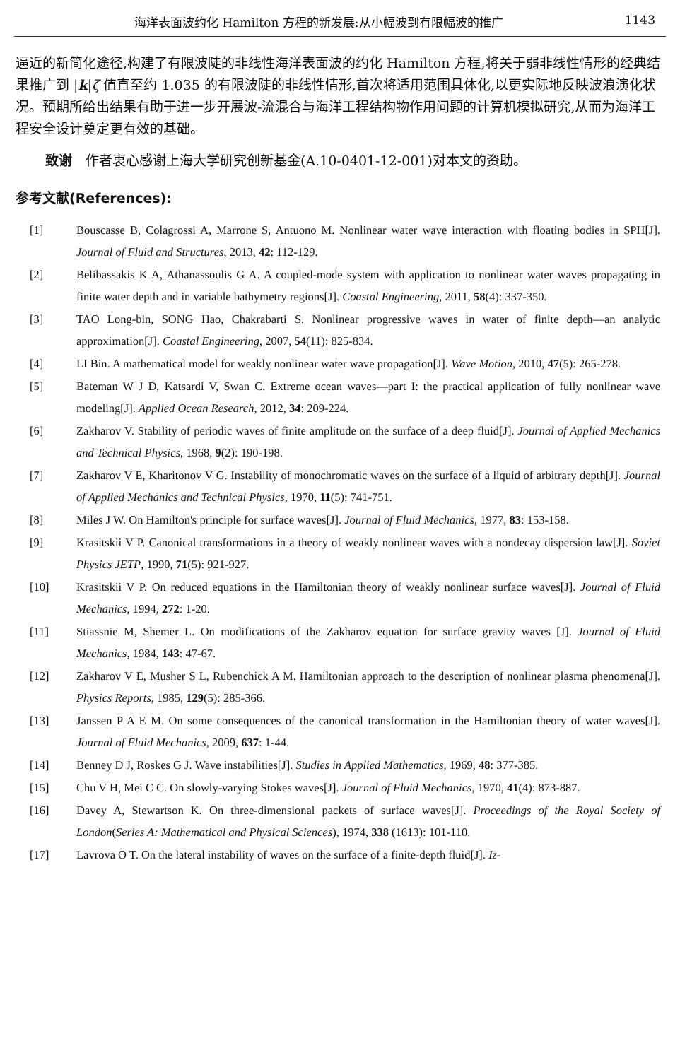海洋表面波约化 Hamilton 方程的新发展:从小幅波到有限幅波的推广 1143
逼近的新简化途径,构建了有限波陡的非线性海洋表面波的约化 Hamilton 方程,将关于弱非线性情形的经典结果推广到 |k|ζ 值直至约 1.035 的有限波陡的非线性情形,首次将适用范围具体化,以更实际地反映波浪演化状况。预期所给出结果有助于进一步开展波-流混合与海洋工程结构物作用问题的计算机模拟研究,从而为海洋工程安全设计奠定更有效的基础。
致谢　作者衷心感谢上海大学研究创新基金(A.10-0401-12-001)对本文的资助。
参考文献(References):
[1] Bouscasse B, Colagrossi A, Marrone S, Antuono M. Nonlinear water wave interaction with floating bodies in SPH[J]. Journal of Fluid and Structures, 2013, 42: 112-129.
[2] Belibassakis K A, Athanassoulis G A. A coupled-mode system with application to nonlinear water waves propagating in finite water depth and in variable bathymetry regions[J]. Coastal Engineering, 2011, 58(4): 337-350.
[3] TAO Long-bin, SONG Hao, Chakrabarti S. Nonlinear progressive waves in water of finite depth—an analytic approximation[J]. Coastal Engineering, 2007, 54(11): 825-834.
[4] LI Bin. A mathematical model for weakly nonlinear water wave propagation[J]. Wave Motion, 2010, 47(5): 265-278.
[5] Bateman W J D, Katsardi V, Swan C. Extreme ocean waves—part I: the practical application of fully nonlinear wave modeling[J]. Applied Ocean Research, 2012, 34: 209-224.
[6] Zakharov V. Stability of periodic waves of finite amplitude on the surface of a deep fluid[J]. Journal of Applied Mechanics and Technical Physics, 1968, 9(2): 190-198.
[7] Zakharov V E, Kharitonov V G. Instability of monochromatic waves on the surface of a liquid of arbitrary depth[J]. Journal of Applied Mechanics and Technical Physics, 1970, 11(5): 741-751.
[8] Miles J W. On Hamilton's principle for surface waves[J]. Journal of Fluid Mechanics, 1977, 83: 153-158.
[9] Krasitskii V P. Canonical transformations in a theory of weakly nonlinear waves with a nondecay dispersion law[J]. Soviet Physics JETP, 1990, 71(5): 921-927.
[10] Krasitskii V P. On reduced equations in the Hamiltonian theory of weakly nonlinear surface waves[J]. Journal of Fluid Mechanics, 1994, 272: 1-20.
[11] Stiassnie M, Shemer L. On modifications of the Zakharov equation for surface gravity waves [J]. Journal of Fluid Mechanics, 1984, 143: 47-67.
[12] Zakharov V E, Musher S L, Rubenchick A M. Hamiltonian approach to the description of nonlinear plasma phenomena[J]. Physics Reports, 1985, 129(5): 285-366.
[13] Janssen P A E M. On some consequences of the canonical transformation in the Hamiltonian theory of water waves[J]. Journal of Fluid Mechanics, 2009, 637: 1-44.
[14] Benney D J, Roskes G J. Wave instabilities[J]. Studies in Applied Mathematics, 1969, 48: 377-385.
[15] Chu V H, Mei C C. On slowly-varying Stokes waves[J]. Journal of Fluid Mechanics, 1970, 41(4): 873-887.
[16] Davey A, Stewartson K. On three-dimensional packets of surface waves[J]. Proceedings of the Royal Society of London(Series A: Mathematical and Physical Sciences), 1974, 338 (1613): 101-110.
[17] Lavrova O T. On the lateral instability of waves on the surface of a finite-depth fluid[J]. Iz-